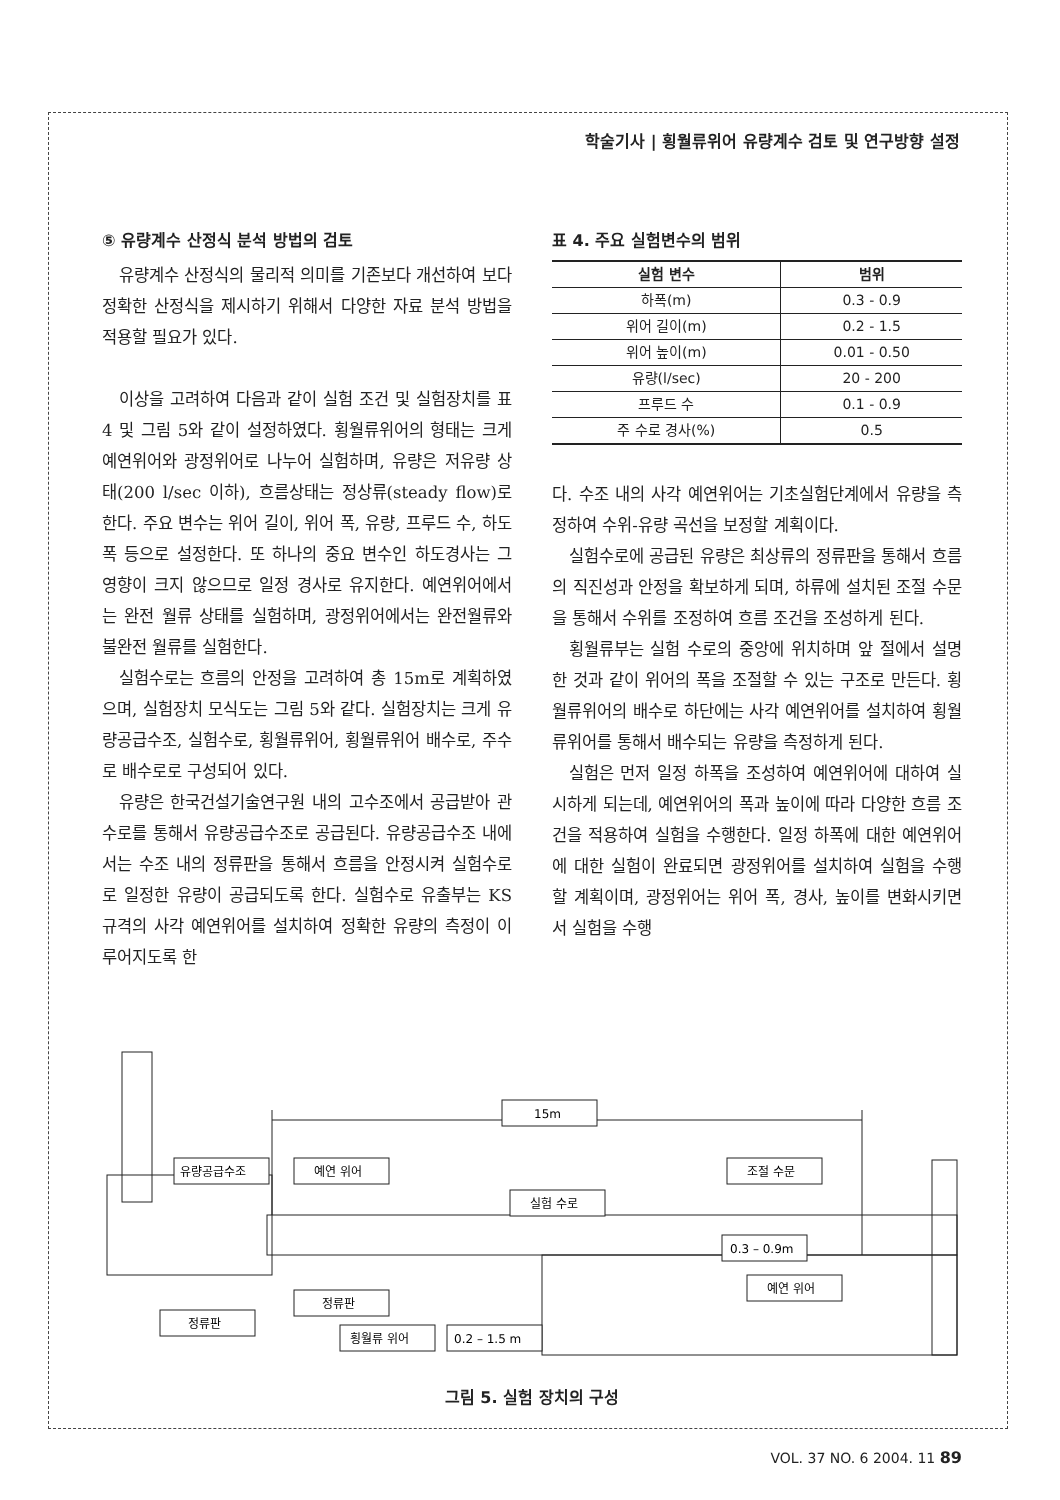학술기사 | 횡월류위어 유량계수 검토 및 연구방향 설정
⑤ 유량계수 산정식 분석 방법의 검토
유량계수 산정식의 물리적 의미를 기존보다 개선하여 보다 정확한 산정식을 제시하기 위해서 다양한 자료 분석 방법을 적용할 필요가 있다.
이상을 고려하여 다음과 같이 실험 조건 및 실험장치를 표 4 및 그림 5와 같이 설정하였다. 횡월류위어의 형태는 크게 예연위어와 광정위어로 나누어 실험하며, 유량은 저유량 상태(200 l/sec 이하), 흐름상태는 정상류(steady flow)로 한다. 주요 변수는 위어 길이, 위어 폭, 유량, 프루드 수, 하도폭 등으로 설정한다. 또 하나의 중요 변수인 하도경사는 그 영향이 크지 않으므로 일정 경사로 유지한다. 예연위어에서는 완전 월류 상태를 실험하며, 광정위어에서는 완전월류와 불완전 월류를 실험한다.
실험수로는 흐름의 안정을 고려하여 총 15m로 계획하였으며, 실험장치 모식도는 그림 5와 같다. 실험장치는 크게 유량공급수조, 실험수로, 횡월류위어, 횡월류위어 배수로, 주수로 배수로로 구성되어 있다.
유량은 한국건설기술연구원 내의 고수조에서 공급받아 관수로를 통해서 유량공급수조로 공급된다. 유량공급수조 내에서는 수조 내의 정류판을 통해서 흐름을 안정시켜 실험수로로 일정한 유량이 공급되도록 한다. 실험수로 유출부는 KS 규격의 사각 예연위어를 설치하여 정확한 유량의 측정이 이루어지도록 한
표 4. 주요 실험변수의 범위
| 실험 변수 | 범위 |
| --- | --- |
| 하폭(m) | 0.3 - 0.9 |
| 위어 길이(m) | 0.2 - 1.5 |
| 위어 높이(m) | 0.01 - 0.50 |
| 유량(l/sec) | 20 - 200 |
| 프루드 수 | 0.1 - 0.9 |
| 주 수로 경사(%) | 0.5 |
다. 수조 내의 사각 예연위어는 기초실험단계에서 유량을 측정하여 수위-유량 곡선을 보정할 계획이다.
실험수로에 공급된 유량은 최상류의 정류판을 통해서 흐름의 직진성과 안정을 확보하게 되며, 하류에 설치된 조절 수문을 통해서 수위를 조정하여 흐름 조건을 조성하게 된다.
횡월류부는 실험 수로의 중앙에 위치하며 앞 절에서 설명한 것과 같이 위어의 폭을 조절할 수 있는 구조로 만든다. 횡월류위어의 배수로 하단에는 사각 예연위어를 설치하여 횡월류위어를 통해서 배수되는 유량을 측정하게 된다.
실험은 먼저 일정 하폭을 조성하여 예연위어에 대하여 실시하게 되는데, 예연위어의 폭과 높이에 따라 다양한 흐름 조건을 적용하여 실험을 수행한다. 일정 하폭에 대한 예연위어에 대한 실험이 완료되면 광정위어를 설치하여 실험을 수행할 계획이며, 광정위어는 위어 폭, 경사, 높이를 변화시키면서 실험을 수행
15m
유량공급수조
예연 위어
실험 수로
0.3 – 0.9m
조절 수문
정류판
정류판
횡월류 위어
0.2 – 1.5 m
예연 위어
그림 5. 실험 장치의 구성
VOL. 37 NO. 6 2004. 11 89